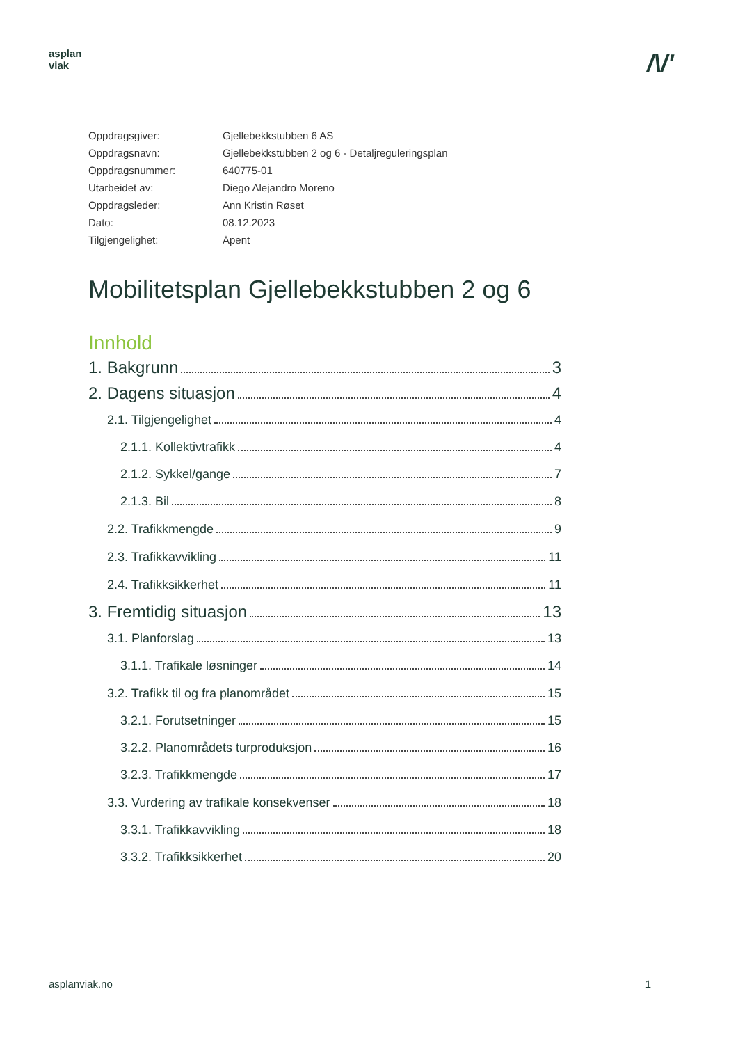asplan
viak
/\/'
Oppdragsgiver: Gjellebekkstubben 6 AS
Oppdragsnavn: Gjellebekkstubben 2 og 6 - Detaljreguleringsplan
Oppdragsnummer: 640775-01
Utarbeidet av: Diego Alejandro Moreno
Oppdragsleder: Ann Kristin Røset
Dato: 08.12.2023
Tilgjengelighet: Åpent
Mobilitetsplan Gjellebekkstubben 2 og 6
Innhold
1. Bakgrunn 3
2. Dagens situasjon 4
2.1. Tilgjengelighet 4
2.1.1. Kollektivtrafikk 4
2.1.2. Sykkel/gange 7
2.1.3. Bil 8
2.2. Trafikkmengde 9
2.3. Trafikkavvikling 11
2.4. Trafikksikkerhet 11
3. Fremtidig situasjon 13
3.1. Planforslag 13
3.1.1. Trafikale løsninger 14
3.2. Trafikk til og fra planområdet 15
3.2.1. Forutsetninger 15
3.2.2. Planområdets turproduksjon 16
3.2.3. Trafikkmengde 17
3.3. Vurdering av trafikale konsekvenser 18
3.3.1. Trafikkavvikling 18
3.3.2. Trafikksikkerhet 20
asplanviak.no 1